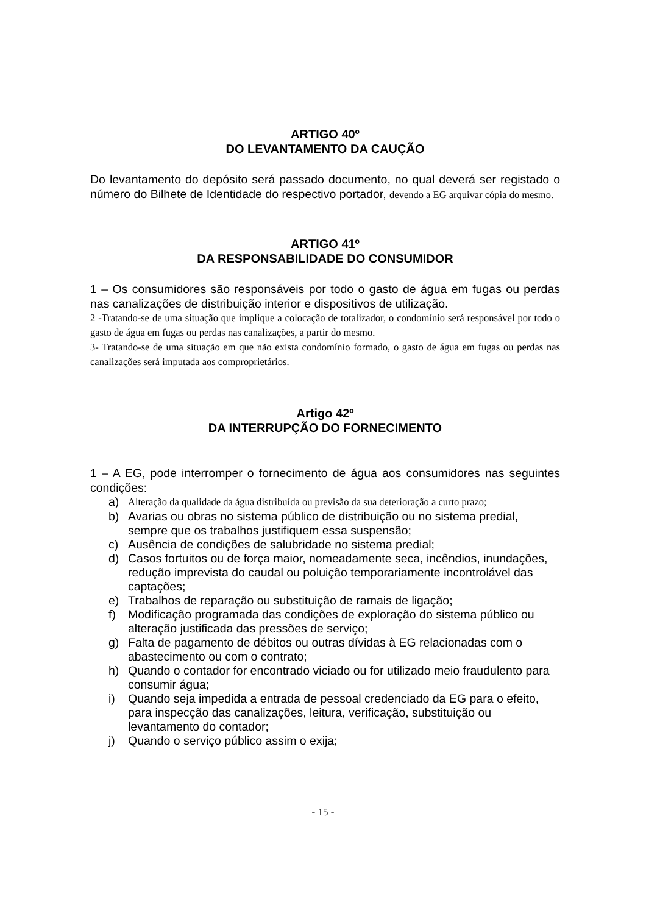ARTIGO 40º
DO LEVANTAMENTO DA CAUÇÃO
Do levantamento do depósito será passado documento, no qual deverá ser registado o número do Bilhete de Identidade do respectivo portador, devendo a EG arquivar cópia do mesmo.
ARTIGO 41º
DA RESPONSABILIDADE DO CONSUMIDOR
1 – Os consumidores são responsáveis por todo o gasto de água em fugas ou perdas nas canalizações de distribuição interior e dispositivos de utilização.
2 -Tratando-se de uma situação que implique a colocação de totalizador, o condomínio será responsável por todo o gasto de água em fugas ou perdas nas canalizações, a partir do mesmo.
3- Tratando-se de uma situação em que não exista condomínio formado, o gasto de água em fugas ou perdas nas canalizações será imputada aos comproprietários.
Artigo 42º
DA INTERRUPÇÃO DO FORNECIMENTO
1 – A EG, pode interromper o fornecimento de água aos consumidores nas seguintes condições:
a) Alteração da qualidade da água distribuída ou previsão da sua deterioração a curto prazo;
b) Avarias ou obras no sistema público de distribuição ou no sistema predial, sempre que os trabalhos justifiquem essa suspensão;
c) Ausência de condições de salubridade no sistema predial;
d) Casos fortuitos ou de força maior, nomeadamente seca, incêndios, inundações, redução imprevista do caudal ou poluição temporariamente incontrolável das captações;
e) Trabalhos de reparação ou substituição de ramais de ligação;
f) Modificação programada das condições de exploração do sistema público ou alteração justificada das pressões de serviço;
g) Falta de pagamento de débitos ou outras dívidas à EG relacionadas com o abastecimento ou com o contrato;
h) Quando o contador for encontrado viciado ou for utilizado meio fraudulento para consumir água;
i) Quando seja impedida a entrada de pessoal credenciado da EG para o efeito, para inspecção das canalizações, leitura, verificação, substituição ou levantamento do contador;
j) Quando o serviço público assim o exija;
- 15 -